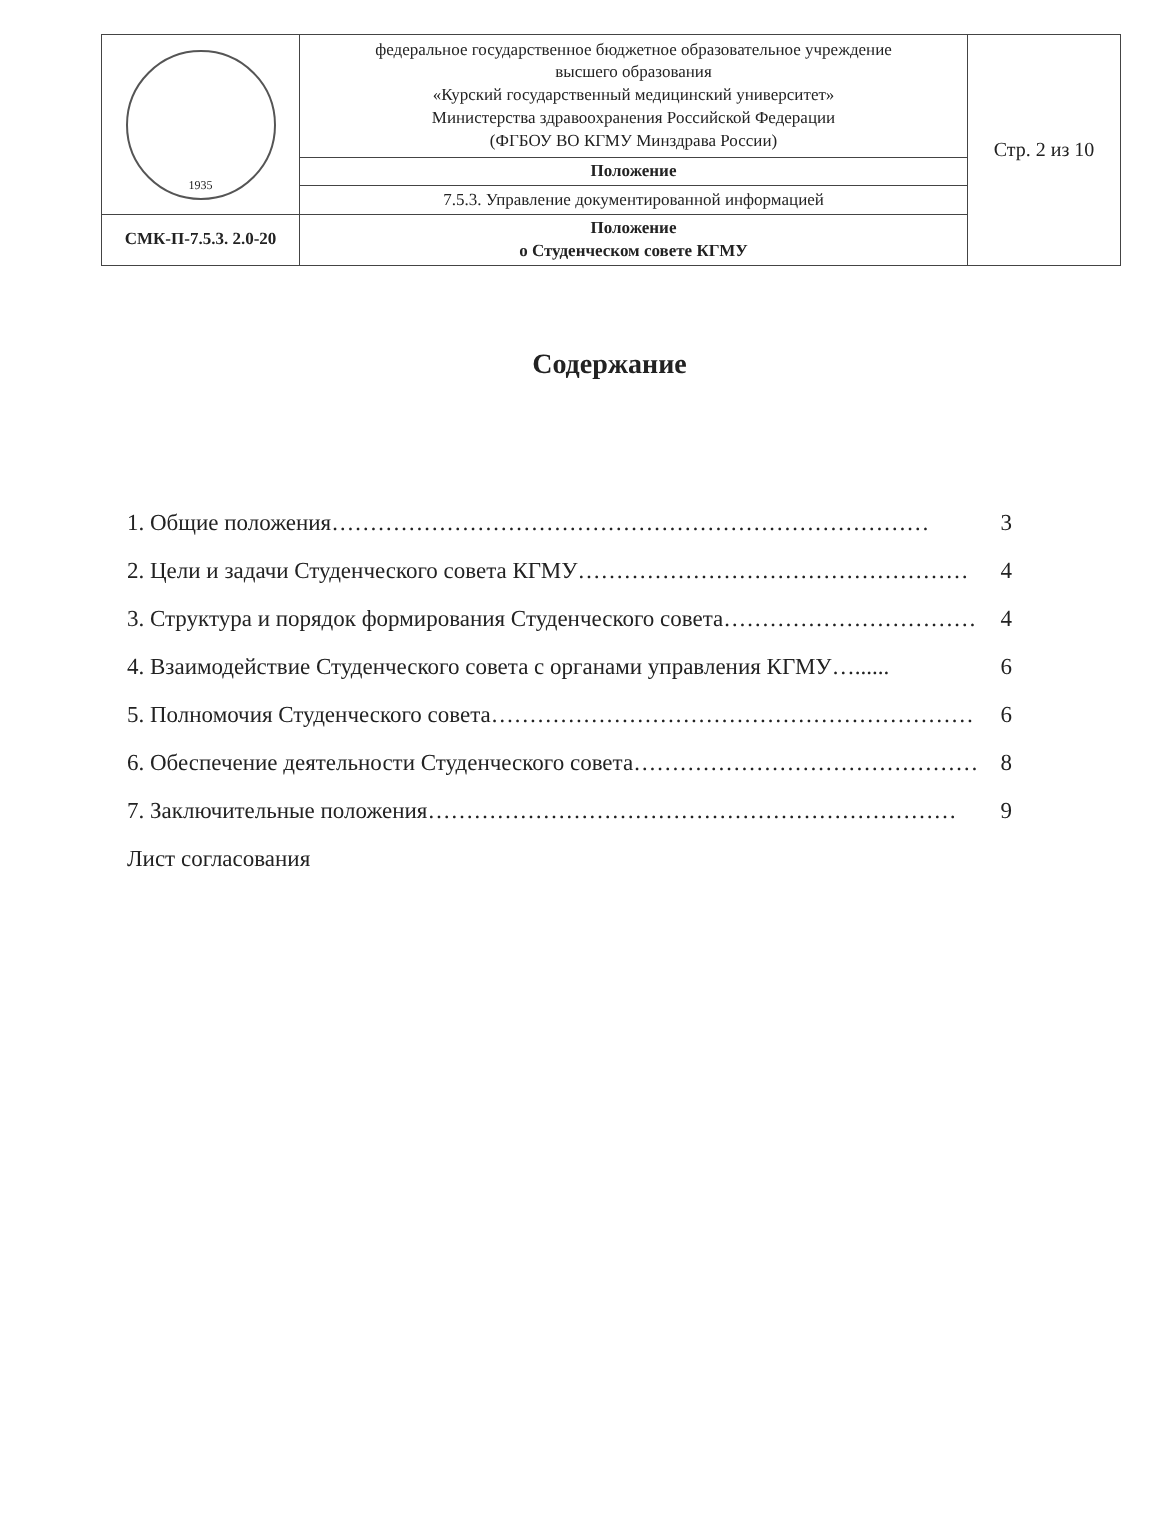| 1935 | федеральное государственное бюджетное образовательное учреждение высшего образования «Курский государственный медицинский университет» Министерства здравоохранения Российской Федерации (ФГБОУ ВО КГМУ Минздрава России) | Стр. 2 из 10 |
| | Положение | |
| | 7.5.3. Управление документированной информацией | |
| СМК-П-7.5.3. 2.0-20 | Положение о Студенческом совете КГМУ | |
Содержание
1. Общие положения …………………………………………………………………… 3
2. Цели и задачи Студенческого совета КГМУ …………………………………………… 4
3. Структура и порядок формирования Студенческого совета …………………………… 4
4. Взаимодействие Студенческого совета с органами управления КГМУ …...... 6
5. Полномочия Студенческого совета ……………………………………………………… 6
6. Обеспечение деятельности Студенческого совета ……………………………………… 8
7. Заключительные положения …………………………………………………………… 9
Лист согласования